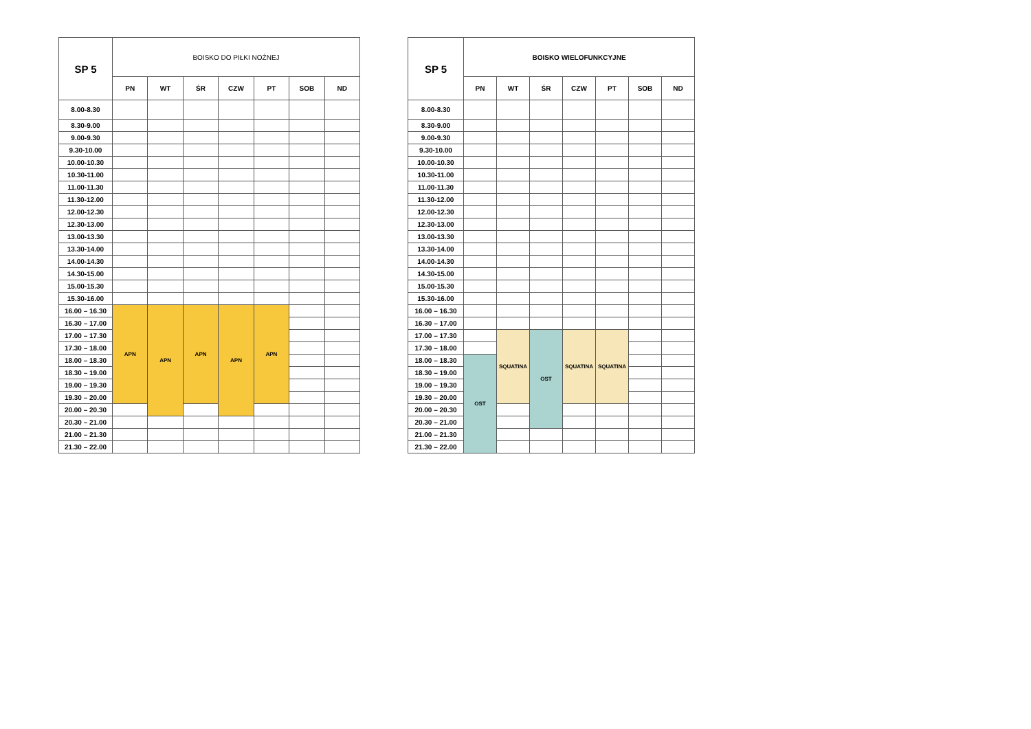| SP 5 | BOISKO DO PIŁKI NOŻNEJ | | | | | | |
| --- | --- | --- | --- | --- | --- | --- | --- |
| | PN | WT | ŚR | CZW | PT | SOB | ND |
| 8.00-8.30 | | | | | | | |
| 8.30-9.00 | | | | | | | |
| 9.00-9.30 | | | | | | | |
| 9.30-10.00 | | | | | | | |
| 10.00-10.30 | | | | | | | |
| 10.30-11.00 | | | | | | | |
| 11.00-11.30 | | | | | | | |
| 11.30-12.00 | | | | | | | |
| 12.00-12.30 | | | | | | | |
| 12.30-13.00 | | | | | | | |
| 13.00-13.30 | | | | | | | |
| 13.30-14.00 | | | | | | | |
| 14.00-14.30 | | | | | | | |
| 14.30-15.00 | | | | | | | |
| 15.00-15.30 | | | | | | | |
| 15.30-16.00 | | | | | | | |
| 16.00 – 16.30 | APN | APN | APN | APN | APN | | |
| 16.30 – 17.00 | | | | | | | |
| 17.00 – 17.30 | | | | | | | |
| 17.30 – 18.00 | | | | | | | |
| 18.00 – 18.30 | | | | | | | |
| 18.30 – 19.00 | | | | | | | |
| 19.00 – 19.30 | | | | | | | |
| 19.30 – 20.00 | | | | | | | |
| 20.00 – 20.30 | | | | | | | |
| 20.30 – 21.00 | | | | | | | |
| 21.00 – 21.30 | | | | | | | |
| 21.30 – 22.00 | | | | | | | |
| SP 5 | BOISKO WIELOFUNKCYJNE | | | | | | |
| --- | --- | --- | --- | --- | --- | --- | --- |
| | PN | WT | ŚR | CZW | PT | SOB | ND |
| 8.00-8.30 | | | | | | | |
| 8.30-9.00 | | | | | | | |
| 9.00-9.30 | | | | | | | |
| 9.30-10.00 | | | | | | | |
| 10.00-10.30 | | | | | | | |
| 10.30-11.00 | | | | | | | |
| 11.00-11.30 | | | | | | | |
| 11.30-12.00 | | | | | | | |
| 12.00-12.30 | | | | | | | |
| 12.30-13.00 | | | | | | | |
| 13.00-13.30 | | | | | | | |
| 13.30-14.00 | | | | | | | |
| 14.00-14.30 | | | | | | | |
| 14.30-15.00 | | | | | | | |
| 15.00-15.30 | | | | | | | |
| 15.30-16.00 | | | | | | | |
| 16.00 – 16.30 | | | | | | | |
| 16.30 – 17.00 | | | | | | | |
| 17.00 – 17.30 | | SQUATINA | OST | SQUATINA | SQUATINA | | |
| 17.30 – 18.00 | | | | | | | |
| 18.00 – 18.30 | OST | | | | | | |
| 18.30 – 19.00 | | | | | | | |
| 19.00 – 19.30 | | | | | | | |
| 19.30 – 20.00 | | | | | | | |
| 20.00 – 20.30 | | | | | | | |
| 20.30 – 21.00 | | | | | | | |
| 21.00 – 21.30 | | | | | | | |
| 21.30 – 22.00 | | | | | | | |